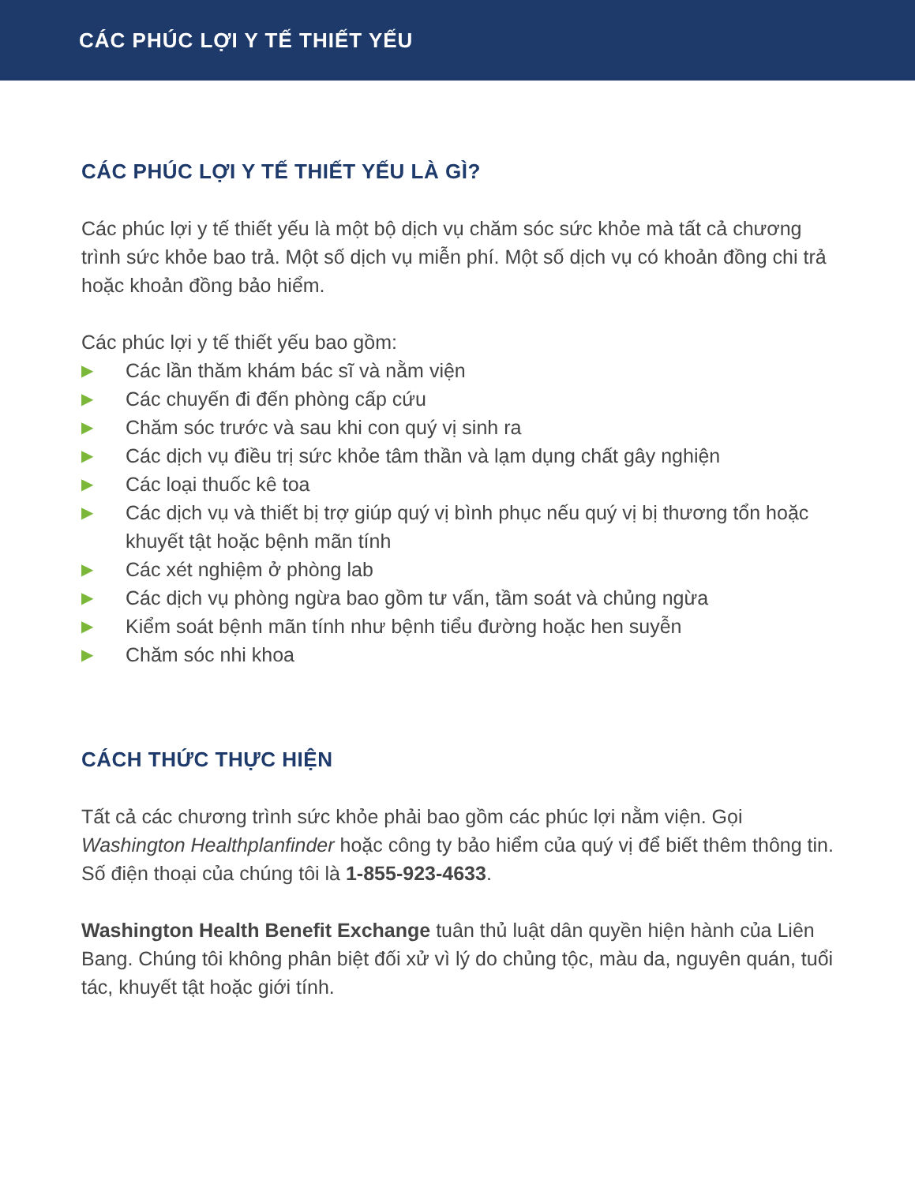CÁC PHÚC LỢI Y TẾ THIẾT YẾU
CÁC PHÚC LỢI Y TẾ THIẾT YẾU LÀ GÌ?
Các phúc lợi y tế thiết yếu là một bộ dịch vụ chăm sóc sức khỏe mà tất cả chương trình sức khỏe bao trả. Một số dịch vụ miễn phí. Một số dịch vụ có khoản đồng chi trả hoặc khoản đồng bảo hiểm.
Các phúc lợi y tế thiết yếu bao gồm:
▶ Các lần thăm khám bác sĩ và nằm viện
▶ Các chuyến đi đến phòng cấp cứu
▶ Chăm sóc trước và sau khi con quý vị sinh ra
▶ Các dịch vụ điều trị sức khỏe tâm thần và lạm dụng chất gây nghiện
▶ Các loại thuốc kê toa
▶ Các dịch vụ và thiết bị trợ giúp quý vị bình phục nếu quý vị bị thương tổn hoặc khuyết tật hoặc bệnh mãn tính
▶ Các xét nghiệm ở phòng lab
▶ Các dịch vụ phòng ngừa bao gồm tư vấn, tầm soát và chủng ngừa
▶ Kiểm soát bệnh mãn tính như bệnh tiểu đường hoặc hen suyễn
▶ Chăm sóc nhi khoa
CÁCH THỨC THỰC HIỆN
Tất cả các chương trình sức khỏe phải bao gồm các phúc lợi nằm viện. Gọi Washington Healthplanfinder hoặc công ty bảo hiểm của quý vị để biết thêm thông tin. Số điện thoại của chúng tôi là 1-855-923-4633.
Washington Health Benefit Exchange tuân thủ luật dân quyền hiện hành của Liên Bang. Chúng tôi không phân biệt đối xử vì lý do chủng tộc, màu da, nguyên quán, tuổi tác, khuyết tật hoặc giới tính.